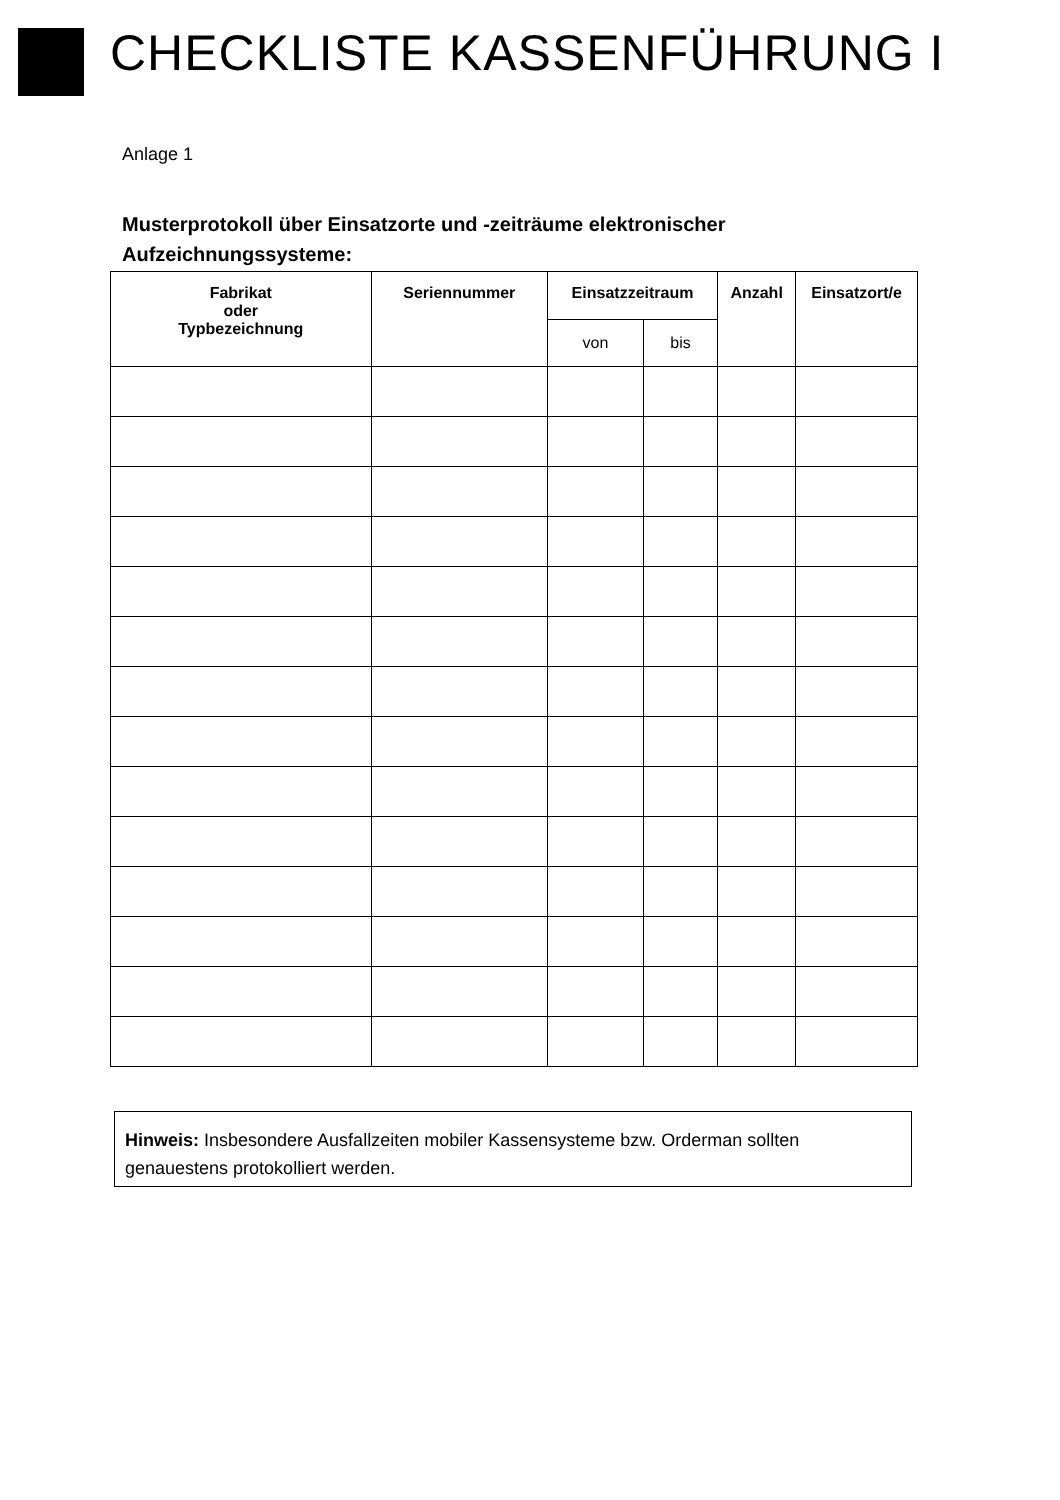CHECKLISTE KASSENFÜHRUNG I
Anlage 1
Musterprotokoll über Einsatzorte und -zeiträume elektronischer Aufzeichnungssysteme:
| Fabrikat oder Typbezeichnung | Seriennummer | Einsatzzeitraum | | Anzahl | Einsatzort/e |
| --- | --- | --- | --- | --- | --- |
| | | von | bis | | |
Hinweis: Insbesondere Ausfallzeiten mobiler Kassensysteme bzw. Orderman sollten genauestens protokolliert werden.